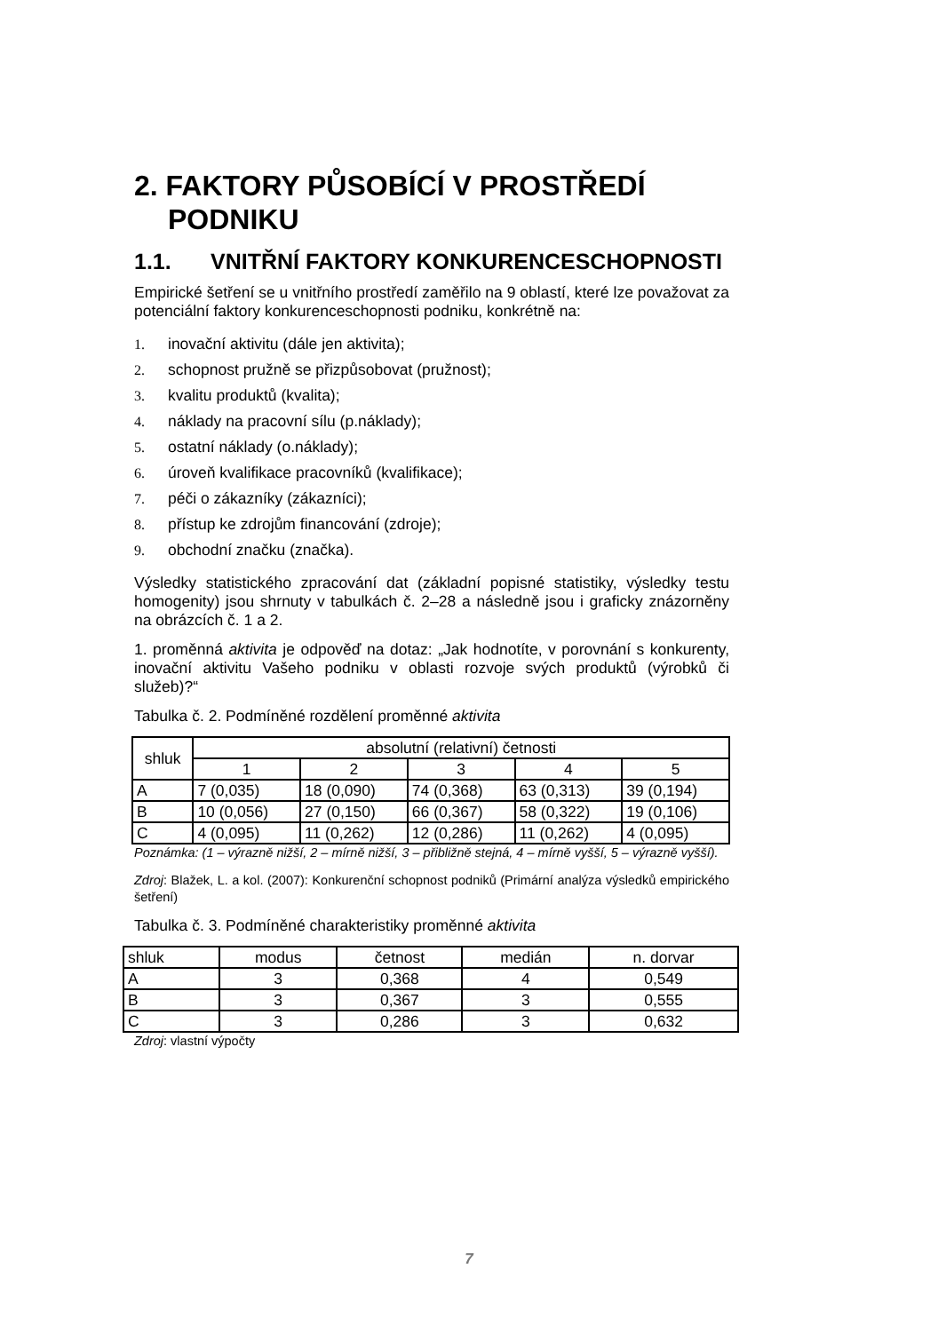2. FAKTORY PŮSOBÍCÍ V PROSTŘEDÍ PODNIKU
1.1. VNITŘNÍ FAKTORY KONKURENCESCHOPNOSTI
Empirické šetření se u vnitřního prostředí zaměřilo na 9 oblastí, které lze považovat za potenciální faktory konkurenceschopnosti podniku, konkrétně na:
1. inovační aktivitu (dále jen aktivita);
2. schopnost pružně se přizpůsobovat (pružnost);
3. kvalitu produktů (kvalita);
4. náklady na pracovní sílu (p.náklady);
5. ostatní náklady (o.náklady);
6. úroveň kvalifikace pracovníků (kvalifikace);
7. péči o zákazníky (zákazníci);
8. přístup ke zdrojům financování (zdroje);
9. obchodní značku (značka).
Výsledky statistického zpracování dat (základní popisné statistiky, výsledky testu homogenity) jsou shrnuty v tabulkách č. 2–28 a následně jsou i graficky znázorněny na obrázcích č. 1 a 2.
1. proměnná aktivita je odpověď na dotaz: „Jak hodnotíte, v porovnání s konkurenty, inovační aktivitu Vašeho podniku v oblasti rozvoje svých produktů (výrobků či služeb)?“
Tabulka č. 2. Podmíněné rozdělení proměnné aktivita
| shluk | absolutní (relativní) četnosti | | | | |
| --- | --- | --- | --- | --- | --- |
| | 1 | 2 | 3 | 4 | 5 |
| A | 7 (0,035) | 18 (0,090) | 74 (0,368) | 63 (0,313) | 39 (0,194) |
| B | 10 (0,056) | 27 (0,150) | 66 (0,367) | 58 (0,322) | 19 (0,106) |
| C | 4 (0,095) | 11 (0,262) | 12 (0,286) | 11 (0,262) | 4 (0,095) |
Poznámka: (1 – výrazně nižší, 2 – mírně nižší, 3 – přibližně stejná, 4 – mírně vyšší, 5 – výrazně vyšší).
Zdroj: Blažek, L. a kol. (2007): Konkurenční schopnost podniků (Primární analýza výsledků empirického šetření)
Tabulka č. 3. Podmíněné charakteristiky proměnné aktivita
| shluk | modus | četnost | medián | n. dorvar |
| A | 3 | 0,368 | 4 | 0,549 |
| B | 3 | 0,367 | 3 | 0,555 |
| C | 3 | 0,286 | 3 | 0,632 |
Zdroj: vlastní výpočty
7